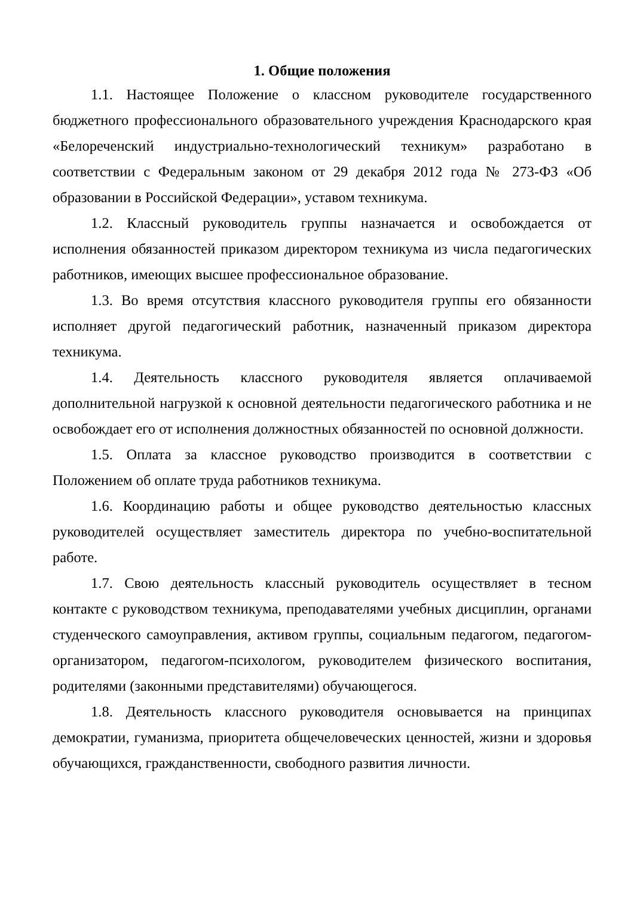1. Общие положения
1.1. Настоящее Положение о классном руководителе государственного бюджетного профессионального образовательного учреждения Краснодарского края «Белореченский индустриально-технологический техникум» разработано в соответствии с Федеральным законом от 29 декабря 2012 года № 273-ФЗ «Об образовании в Российской Федерации», уставом техникума.
1.2. Классный руководитель группы назначается и освобождается от исполнения обязанностей приказом директором техникума из числа педагогических работников, имеющих высшее профессиональное образование.
1.3. Во время отсутствия классного руководителя группы его обязанности исполняет другой педагогический работник, назначенный приказом директора техникума.
1.4. Деятельность классного руководителя является оплачиваемой дополнительной нагрузкой к основной деятельности педагогического работника и не освобождает его от исполнения должностных обязанностей по основной должности.
1.5. Оплата за классное руководство производится в соответствии с Положением об оплате труда работников техникума.
1.6. Координацию работы и общее руководство деятельностью классных руководителей осуществляет заместитель директора по учебно-воспитательной работе.
1.7. Свою деятельность классный руководитель осуществляет в тесном контакте с руководством техникума, преподавателями учебных дисциплин, органами студенческого самоуправления, активом группы, социальным педагогом, педагогом-организатором, педагогом-психологом, руководителем физического воспитания, родителями (законными представителями) обучающегося.
1.8. Деятельность классного руководителя основывается на принципах демократии, гуманизма, приоритета общечеловеческих ценностей, жизни и здоровья обучающихся, гражданственности, свободного развития личности.